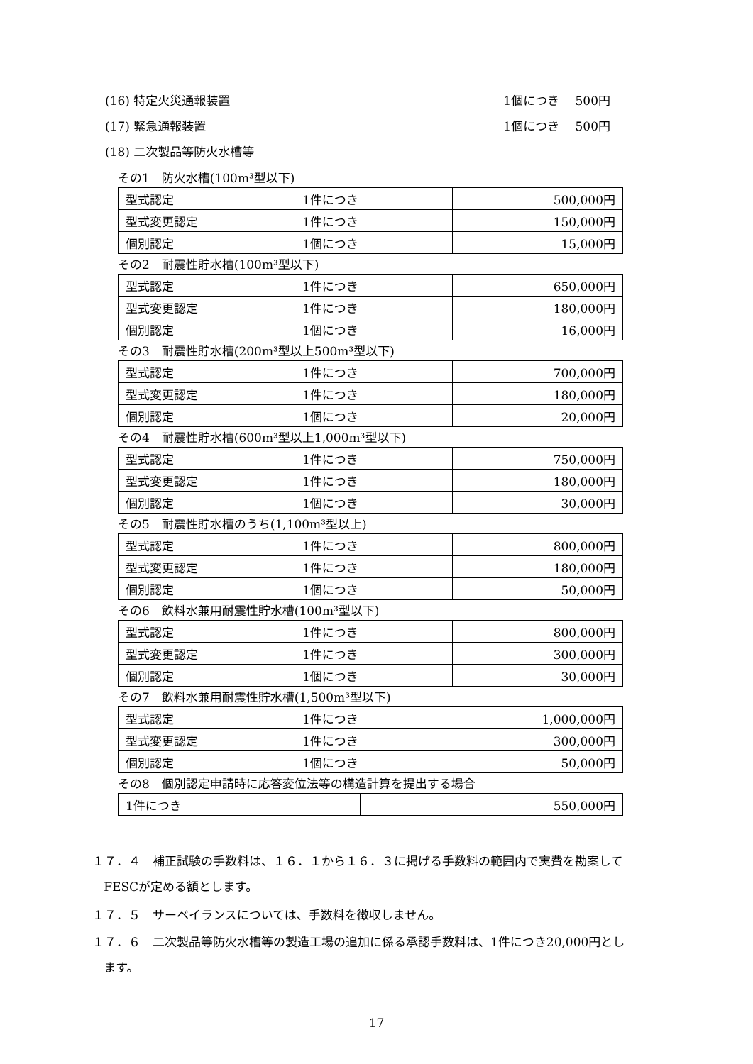(16) 特定火災通報装置 1個につき　 500円
(17) 緊急通報装置 1個につき　 500円
(18) 二次製品等防火水槽等
その1　防火水槽(100m³型以下)
| 型式認定 | 1件につき | 500,000円 |
| 型式変更認定 | 1件につき | 150,000円 |
| 個別認定 | 1個につき | 15,000円 |
その2　耐震性貯水槽(100m³型以下)
| 型式認定 | 1件につき | 650,000円 |
| 型式変更認定 | 1件につき | 180,000円 |
| 個別認定 | 1個につき | 16,000円 |
その3　耐震性貯水槽(200m³型以上500m³型以下)
| 型式認定 | 1件につき | 700,000円 |
| 型式変更認定 | 1件につき | 180,000円 |
| 個別認定 | 1個につき | 20,000円 |
その4　耐震性貯水槽(600m³型以上1,000m³型以下)
| 型式認定 | 1件につき | 750,000円 |
| 型式変更認定 | 1件につき | 180,000円 |
| 個別認定 | 1個につき | 30,000円 |
その5　耐震性貯水槽のうち(1,100m³型以上)
| 型式認定 | 1件につき | 800,000円 |
| 型式変更認定 | 1件につき | 180,000円 |
| 個別認定 | 1個につき | 50,000円 |
その6　飲料水兼用耐震性貯水槽(100m³型以下)
| 型式認定 | 1件につき | 800,000円 |
| 型式変更認定 | 1件につき | 300,000円 |
| 個別認定 | 1個につき | 30,000円 |
その7　飲料水兼用耐震性貯水槽(1,500m³型以下)
| 型式認定 | 1件につき | 1,000,000円 |
| 型式変更認定 | 1件につき | 300,000円 |
| 個別認定 | 1個につき | 50,000円 |
その8　個別認定申請時に応答変位法等の構造計算を提出する場合
| 1件につき | 550,000円 |
１７．４　補正試験の手数料は、１６．１から１６．３に掲げる手数料の範囲内で実費を勘案して
FESCが定める額とします。
１７．５　サーベイランスについては、手数料を徴収しません。
１７．６　二次製品等防火水槽等の製造工場の追加に係る承認手数料は、1件につき20,000円とし
ます。
17